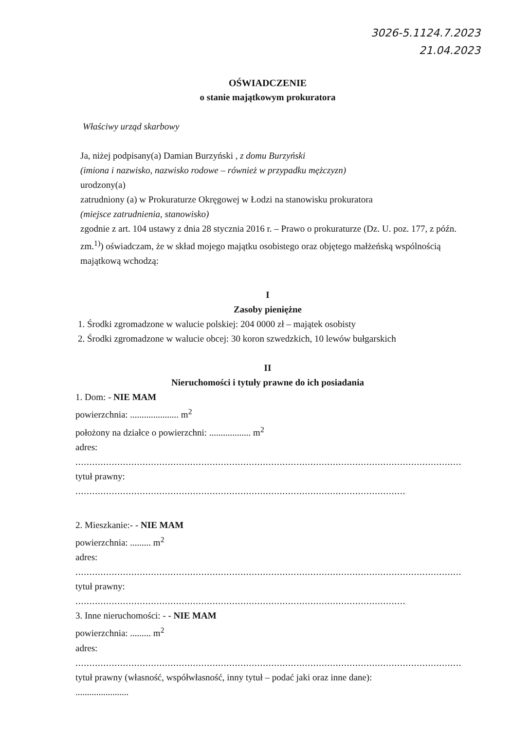3026-5.1124.7.2023
21.04.2023
OŚWIADCZENIE
o stanie majątkowym prokuratora
Właściwy urząd skarbowy
Ja, niżej podpisany(a) Damian Burzyński , z domu Burzyński
(imiona i nazwisko, nazwisko rodowe – również w przypadku mężczyzn)
urodzony(a)
zatrudniony (a) w Prokuraturze Okręgowej w Łodzi na stanowisku prokuratora
(miejsce zatrudnienia, stanowisko)
zgodnie z art. 104 ustawy z dnia 28 stycznia 2016 r. – Prawo o prokuraturze (Dz. U. poz. 177, z późn. zm.<sup>1)</sup>) oświadczam, że w skład mojego majątku osobistego oraz objętego małżeńską wspólnością majątkową wchodzą:
I
Zasoby pieniężne
1. Środki zgromadzone w walucie polskiej: 204 0000 zł – majątek osobisty
2. Środki zgromadzone w walucie obcej: 30 koron szwedzkich, 10 lewów bułgarskich
II
Nieruchomości i tytuły prawne do ich posiadania
1. Dom: - NIE MAM
powierzchnia: ..................... m<sup>2</sup>
położony na działce o powierzchni: .................. m<sup>2</sup>
adres:
..................................................................................................................................................
tytuł prawny:
..................................................................................................................................................
2. Mieszkanie:- - NIE MAM
powierzchnia: ......... m<sup>2</sup>
adres:
..................................................................................................................................................
tytuł prawny:
..................................................................................................................................................
3. Inne nieruchomości: - - NIE MAM
powierzchnia: ......... m<sup>2</sup>
adres:
..................................................................................................................................................
tytuł prawny (własność, współwłasność, inny tytuł – podać jaki oraz inne dane):
.......................